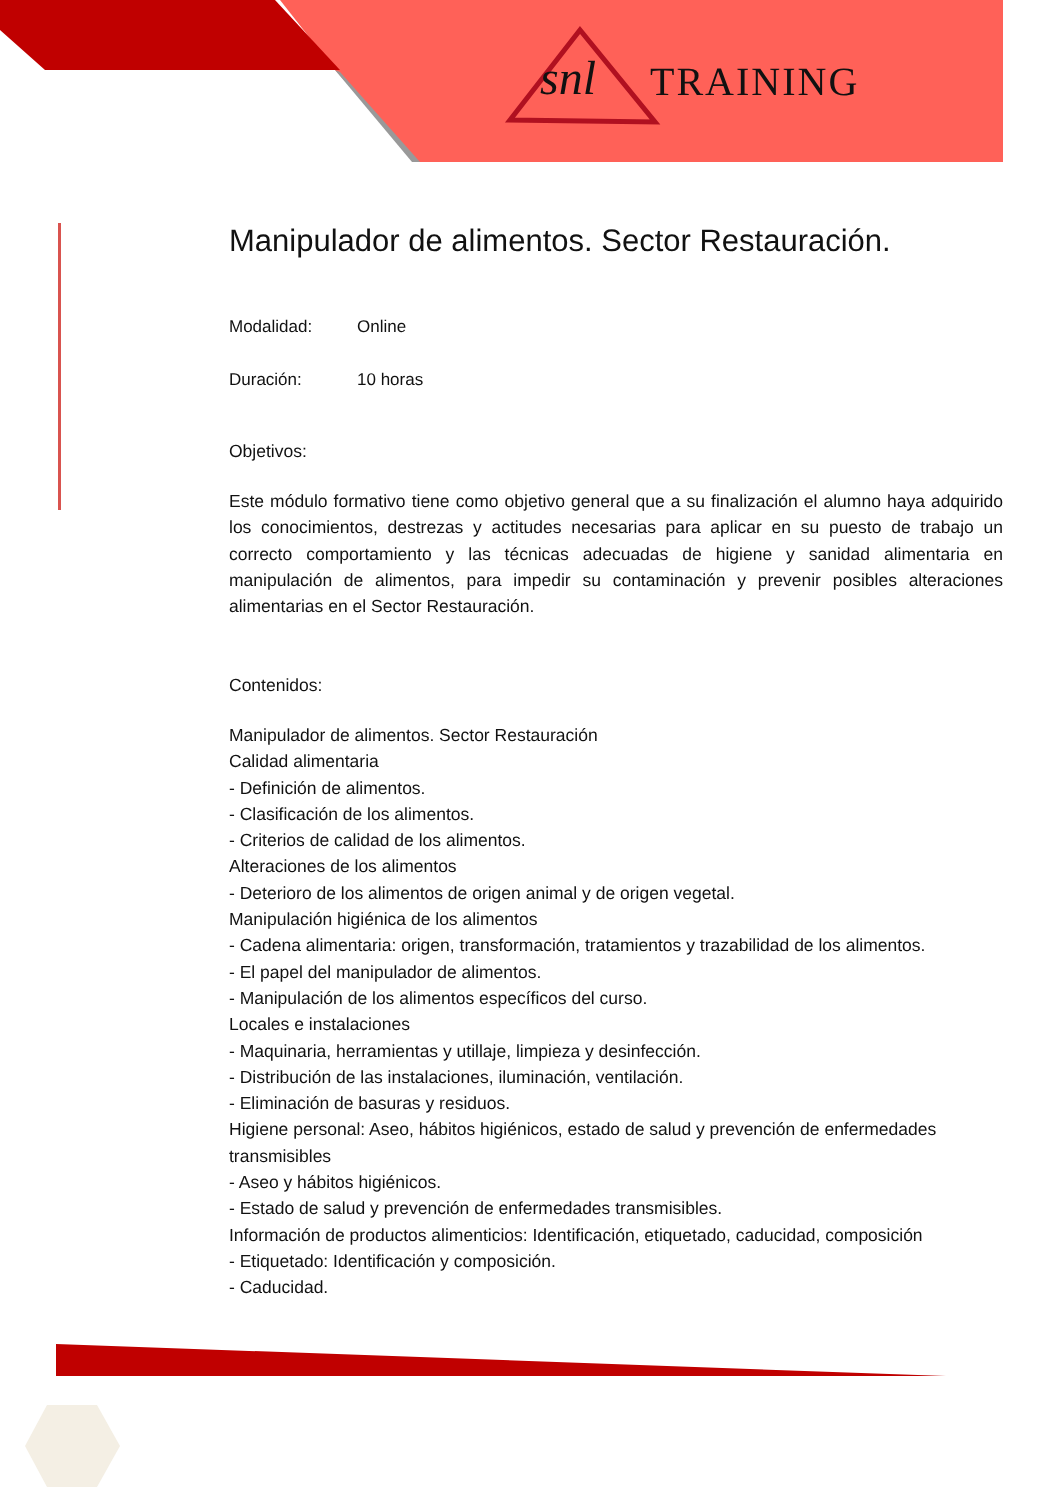snl TRAINING
Manipulador de alimentos. Sector Restauración.
Modalidad: Online
Duración: 10 horas
Objetivos:
Este módulo formativo tiene como objetivo general que a su finalización el alumno haya adquirido los conocimientos, destrezas y actitudes necesarias para aplicar en su puesto de trabajo un correcto comportamiento y las técnicas adecuadas de higiene y sanidad alimentaria en manipulación de alimentos, para impedir su contaminación y prevenir posibles alteraciones alimentarias en el Sector Restauración.
Contenidos:
Manipulador de alimentos. Sector Restauración
Calidad alimentaria
- Definición de alimentos.
- Clasificación de los alimentos.
- Criterios de calidad de los alimentos.
Alteraciones de los alimentos
- Deterioro de los alimentos de origen animal y de origen vegetal.
Manipulación higiénica de los alimentos
- Cadena alimentaria: origen, transformación, tratamientos y trazabilidad de los alimentos.
- El papel del manipulador de alimentos.
- Manipulación de los alimentos específicos del curso.
Locales e instalaciones
- Maquinaria, herramientas y utillaje, limpieza y desinfección.
- Distribución de las instalaciones, iluminación, ventilación.
- Eliminación de basuras y residuos.
Higiene personal: Aseo, hábitos higiénicos, estado de salud y prevención de enfermedades transmisibles
- Aseo y hábitos higiénicos.
- Estado de salud y prevención de enfermedades transmisibles.
Información de productos alimenticios: Identificación, etiquetado, caducidad, composición
- Etiquetado: Identificación y composición.
- Caducidad.